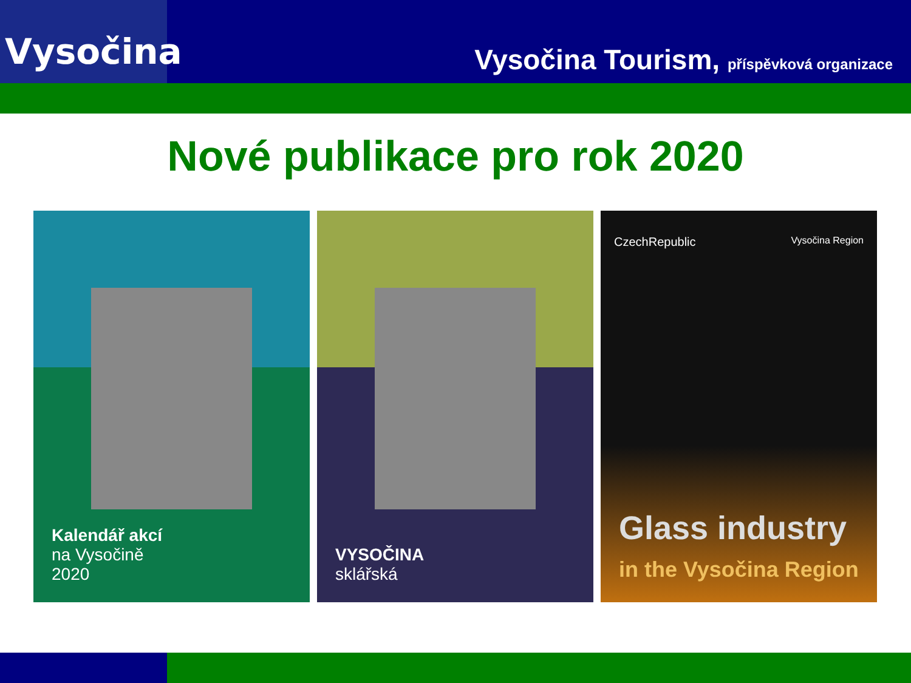Vysočina
Vysočina Tourism, příspěvková organizace
Nové publikace pro rok 2020
Kalendář akcí
na Vysočině
2020
VYSOČINA
sklářská
CzechRepublic Vysočina Region
Glass industry
in the Vysočina Region